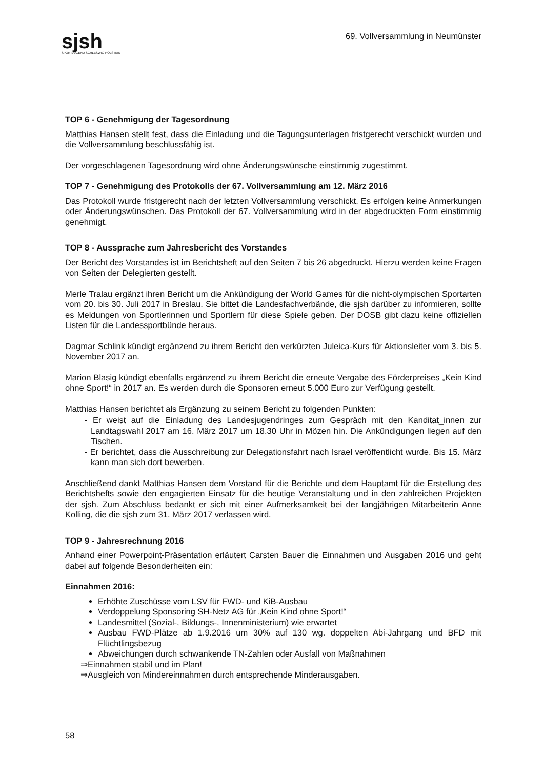sjsh
SPORTJUGEND SCHLESWIG-HOLSTEIN
69. Vollversammlung in Neumünster
TOP 6 - Genehmigung der Tagesordnung
Matthias Hansen stellt fest, dass die Einladung und die Tagungsunterlagen fristgerecht verschickt wurden und die Vollversammlung beschlussfähig ist.
Der vorgeschlagenen Tagesordnung wird ohne Änderungswünsche einstimmig zugestimmt.
TOP 7 - Genehmigung des Protokolls der 67. Vollversammlung am 12. März 2016
Das Protokoll wurde fristgerecht nach der letzten Vollversammlung verschickt. Es erfolgen keine Anmerkungen oder Änderungswünschen. Das Protokoll der 67. Vollversammlung wird in der abgedruckten Form einstimmig genehmigt.
TOP 8 - Aussprache zum Jahresbericht des Vorstandes
Der Bericht des Vorstandes ist im Berichtsheft auf den Seiten 7 bis 26 abgedruckt. Hierzu werden keine Fragen von Seiten der Delegierten gestellt.
Merle Tralau ergänzt ihren Bericht um die Ankündigung der World Games für die nicht-olympischen Sportarten vom 20. bis 30. Juli 2017 in Breslau. Sie bittet die Landesfachverbände, die sjsh darüber zu informieren, sollte es Meldungen von Sportlerinnen und Sportlern für diese Spiele geben. Der DOSB gibt dazu keine offiziellen Listen für die Landessportbünde heraus.
Dagmar Schlink kündigt ergänzend zu ihrem Bericht den verkürzten Juleica-Kurs für Aktionsleiter vom 3. bis 5. November 2017 an.
Marion Blasig kündigt ebenfalls ergänzend zu ihrem Bericht die erneute Vergabe des Förderpreises „Kein Kind ohne Sport!“ in 2017 an. Es werden durch die Sponsoren erneut 5.000 Euro zur Verfügung gestellt.
Matthias Hansen berichtet als Ergänzung zu seinem Bericht zu folgenden Punkten:
- Er weist auf die Einladung des Landesjugendringes zum Gespräch mit den Kanditat_innen zur Landtagswahl 2017 am 16. März 2017 um 18.30 Uhr in Mözen hin. Die Ankündigungen liegen auf den Tischen.
- Er berichtet, dass die Ausschreibung zur Delegationsfahrt nach Israel veröffentlicht wurde. Bis 15. März kann man sich dort bewerben.
Anschließend dankt Matthias Hansen dem Vorstand für die Berichte und dem Hauptamt für die Erstellung des Berichtshefts sowie den engagierten Einsatz für die heutige Veranstaltung und in den zahlreichen Projekten der sjsh. Zum Abschluss bedankt er sich mit einer Aufmerksamkeit bei der langjährigen Mitarbeiterin Anne Kolling, die die sjsh zum 31. März 2017 verlassen wird.
TOP 9 - Jahresrechnung 2016
Anhand einer Powerpoint-Präsentation erläutert Carsten Bauer die Einnahmen und Ausgaben 2016 und geht dabei auf folgende Besonderheiten ein:
Einnahmen 2016:
Erhöhte Zuschüsse vom LSV für FWD- und KiB-Ausbau
Verdoppelung Sponsoring SH-Netz AG für „Kein Kind ohne Sport!“
Landesmittel (Sozial-, Bildungs-, Innenministerium) wie erwartet
Ausbau FWD-Plätze ab 1.9.2016 um 30% auf 130 wg. doppelten Abi-Jahrgang und BFD mit Flüchtlingsbezug
Abweichungen durch schwankende TN-Zahlen oder Ausfall von Maßnahmen
⇒Einnahmen stabil und im Plan!
⇒Ausgleich von Mindereinnahmen durch entsprechende Minderausgaben.
58